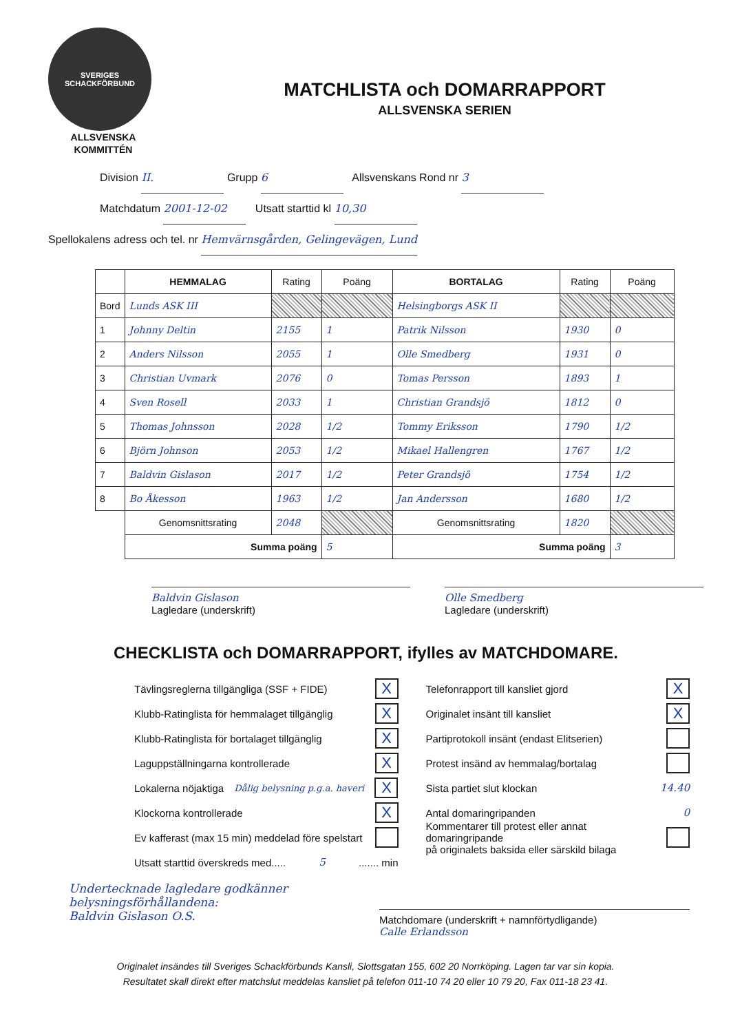SVERIGES SCHACKFÖRBUND
ALLSVENSKA
KOMMITTÉN
MATCHLISTA och DOMARRAPPORT
ALLSVENSKA SERIEN
Division II. Grupp 6 Allsvenskans Rond nr 3
Matchdatum 2001-12-02 Utsatt starttid kl 10,30
Spellokalens adress och tel. nr Hemvärnsgården, Gelingevägen, Lund
| | HEMMALAG | Rating | Poäng | BORTALAG | Rating | Poäng |
| --- | --- | --- | --- | --- | --- | --- |
| Bord | Lunds ASK III | | | Helsingborgs ASK II | | |
| 1 | Johnny Deltin | 2155 | 1 | Patrik Nilsson | 1930 | 0 |
| 2 | Anders Nilsson | 2055 | 1 | Olle Smedberg | 1931 | 0 |
| 3 | Christian Uvmark | 2076 | 0 | Tomas Persson | 1893 | 1 |
| 4 | Sven Rosell | 2033 | 1 | Christian Grandsjö | 1812 | 0 |
| 5 | Thomas Johnsson | 2028 | 1/2 | Tommy Eriksson | 1790 | 1/2 |
| 6 | Björn Johnson | 2053 | 1/2 | Mikael Hallengren | 1767 | 1/2 |
| 7 | Baldvin Gislason | 2017 | 1/2 | Peter Grandsjö | 1754 | 1/2 |
| 8 | Bo Åkesson | 1963 | 1/2 | Jan Andersson | 1680 | 1/2 |
| | Genomsnittsrating | 2048 | | Genomsnittsrating | 1820 | |
| | Summa poäng | | 5 | Summa poäng | | 3 |
Baldvin Gislason
Lagledare (underskrift)
Olle Smedberg
Lagledare (underskrift)
CHECKLISTA och DOMARRAPPORT, ifylles av MATCHDOMARE.
Tävlingsreglerna tillgängliga (SSF + FIDE) X
Klubb-Ratinglista för hemmalaget tillgänglig X
Klubb-Ratinglista för bortalaget tillgänglig X
Laguppställningarna kontrollerade X
Lokalerna nöjaktiga Dålig belysning p.g.a. haveri X
Klockorna kontrollerade X
Ev kafferast (max 15 min) meddelad före spelstart
Utsatt starttid överskreds med..... 5....... min
Telefonrapport till kansliet gjord X
Originalet insänt till kansliet X
Partiprotokoll insänt (endast Elitserien)
Protest insänd av hemmalag/bortalag
Sista partiet slut klockan 14.40
Antal domaringripanden 0
Kommentarer till protest eller annat domaringripande
på originalets baksida eller särskild bilaga
Undertecknade lagledare godkänner belysningsförhållandena:
Baldvin Gislason O.S.
Matchdomare (underskrift + namnförtydligande)
Calle Erlandsson
Originalet insändes till Sveriges Schackförbunds Kansli, Slottsgatan 155, 602 20 Norrköping. Lagen tar var sin kopia.
Resultatet skall direkt efter matchslut meddelas kansliet på telefon 011-10 74 20 eller 10 79 20, Fax 011-18 23 41.